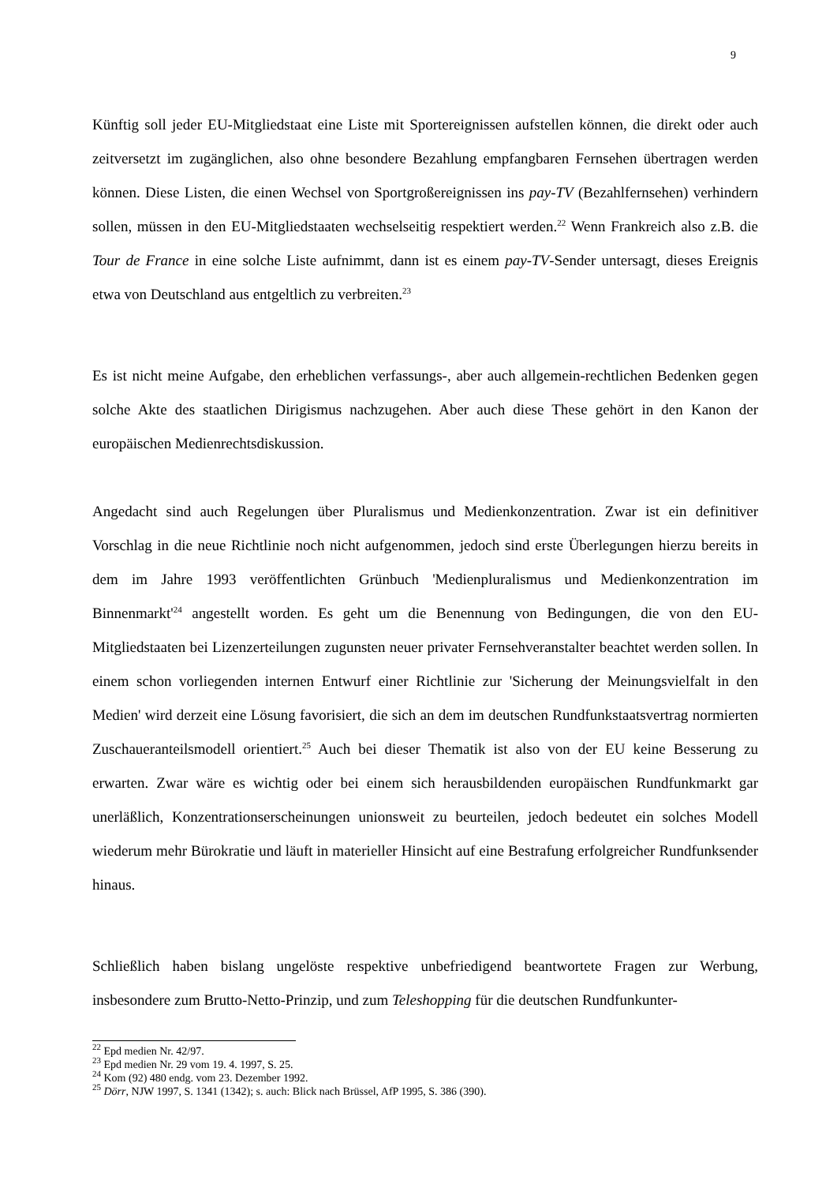9
Künftig soll jeder EU-Mitgliedstaat eine Liste mit Sportereignissen aufstellen können, die direkt oder auch zeitversetzt im zugänglichen, also ohne besondere Bezahlung empfangbaren Fernsehen übertragen werden können. Diese Listen, die einen Wechsel von Sportgroßereignissen ins pay-TV (Bezahlfernsehen) verhindern sollen, müssen in den EU-Mitgliedstaaten wechselseitig respektiert werden.<sup>22</sup> Wenn Frankreich also z.B. die Tour de France in eine solche Liste aufnimmt, dann ist es einem pay-TV-Sender untersagt, dieses Ereignis etwa von Deutschland aus entgeltlich zu verbreiten.<sup>23</sup>
Es ist nicht meine Aufgabe, den erheblichen verfassungs-, aber auch allgemein-rechtlichen Bedenken gegen solche Akte des staatlichen Dirigismus nachzugehen. Aber auch diese These gehört in den Kanon der europäischen Medienrechtsdiskussion.
Angedacht sind auch Regelungen über Pluralismus und Medienkonzentration. Zwar ist ein definitiver Vorschlag in die neue Richtlinie noch nicht aufgenommen, jedoch sind erste Überlegungen hierzu bereits in dem im Jahre 1993 veröffentlichten Grünbuch 'Medienpluralismus und Medienkonzentration im Binnenmarkt'<sup>24</sup> angestellt worden. Es geht um die Benennung von Bedingungen, die von den EU-Mitgliedstaaten bei Lizenzerteilungen zugunsten neuer privater Fernsehveranstalter beachtet werden sollen. In einem schon vorliegenden internen Entwurf einer Richtlinie zur 'Sicherung der Meinungsvielfalt in den Medien' wird derzeit eine Lösung favorisiert, die sich an dem im deutschen Rundfunkstaatsvertrag normierten Zuschaueranteilsmodell orientiert.<sup>25</sup> Auch bei dieser Thematik ist also von der EU keine Besserung zu erwarten. Zwar wäre es wichtig oder bei einem sich herausbildenden europäischen Rundfunkmarkt gar unerläßlich, Konzentrationserscheinungen unionsweit zu beurteilen, jedoch bedeutet ein solches Modell wiederum mehr Bürokratie und läuft in materieller Hinsicht auf eine Bestrafung erfolgreicher Rundfunksender hinaus.
Schließlich haben bislang ungelöste respektive unbefriedigend beantwortete Fragen zur Werbung, insbesondere zum Brutto-Netto-Prinzip, und zum Teleshopping für die deutschen Rundfunkunter-
<sup>22</sup> Epd medien Nr. 42/97.
<sup>23</sup> Epd medien Nr. 29 vom 19. 4. 1997, S. 25.
<sup>24</sup> Kom (92) 480 endg. vom 23. Dezember 1992.
<sup>25</sup> Dörr, NJW 1997, S. 1341 (1342); s. auch: Blick nach Brüssel, AfP 1995, S. 386 (390).